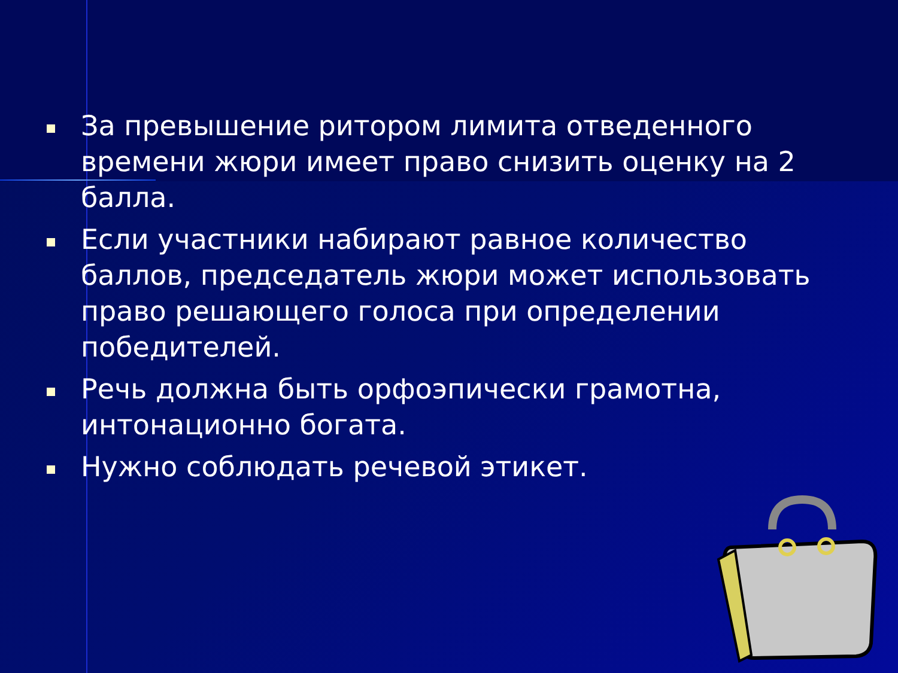За превышение ритором лимита отведенного времени жюри имеет право снизить оценку на 2 балла.
Если участники набирают равное количество баллов, председатель жюри может использовать право решающего голоса при определении победителей.
Речь должна быть орфоэпически грамотна, интонационно богата.
Нужно соблюдать речевой этикет.